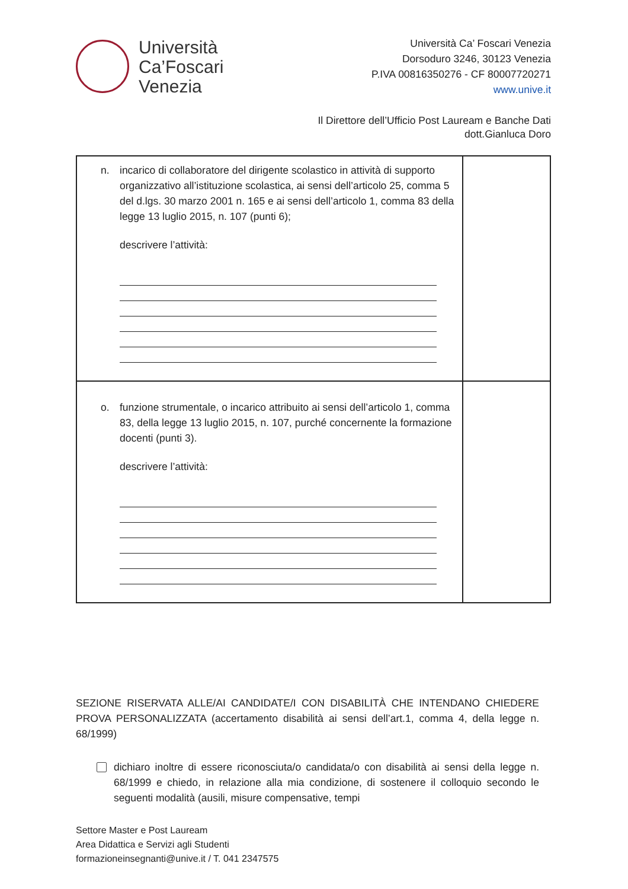Università
Ca’Foscari
Venezia
Università Ca’ Foscari Venezia
Dorsoduro 3246, 30123 Venezia
P.IVA 00816350276 - CF 80007720271
www.unive.it
Il Direttore dell’Ufficio Post Lauream e Banche Dati
dott.Gianluca Doro
| n. incarico di collaboratore del dirigente scolastico in attività di supporto organizzativo all’istituzione scolastica, ai sensi dell’articolo 25, comma 5 del d.lgs. 30 marzo 2001 n. 165 e ai sensi dell’articolo 1, comma 83 della legge 13 luglio 2015, n. 107 (punti 6); descrivere l’attività: | |
| o. funzione strumentale, o incarico attribuito ai sensi dell’articolo 1, comma 83, della legge 13 luglio 2015, n. 107, purché concernente la formazione docenti (punti 3). descrivere l’attività: | |
SEZIONE RISERVATA ALLE/AI CANDIDATE/I CON DISABILITÀ CHE INTENDANO CHIEDERE PROVA PERSONALIZZATA (accertamento disabilità ai sensi dell’art.1, comma 4, della legge n. 68/1999)
dichiaro inoltre di essere riconosciuta/o candidata/o con disabilità ai sensi della legge n. 68/1999 e chiedo, in relazione alla mia condizione, di sostenere il colloquio secondo le seguenti modalità (ausili, misure compensative, tempi
Settore Master e Post Lauream
Area Didattica e Servizi agli Studenti
formazioneinsegnanti@unive.it / T. 041 2347575